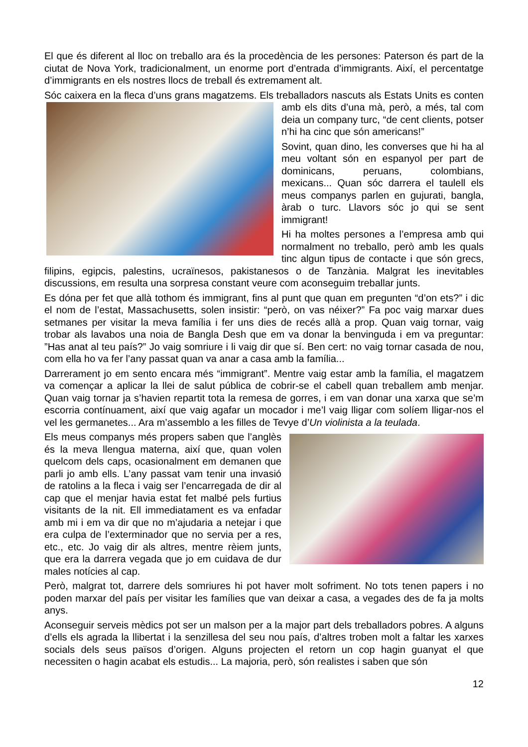El que és diferent al lloc on treballo ara és la procedència de les persones: Paterson és part de la ciutat de Nova York, tradicionalment, un enorme port d’entrada d’immigrants. Així, el percentatge d’immigrants en els nostres llocs de treball és extremament alt.
Sóc caixera en la fleca d’uns grans magatzems. Els treballadors nascuts als Estats Units es conten amb els dits d’una mà, però, a més, tal com deia un company turc, “de cent clients, potser n’hi ha cinc que són americans!”
Sovint, quan dino, les converses que hi ha al meu voltant són en espanyol per part de dominicans, peruans, colombians, mexicans... Quan sóc darrera el taulell els meus companys parlen en gujurati, bangla, àrab o turc. Llavors sóc jo qui se sent immigrant!
Hi ha moltes persones a l’empresa amb qui normalment no treballo, però amb les quals tinc algun tipus de contacte i que són grecs, filipins, egipcis, palestins, ucraïnesos, pakistanesos o de Tanzània. Malgrat les inevitables discussions, em resulta una sorpresa constant veure com aconseguim treballar junts.
Es dóna per fet que allà tothom és immigrant, fins al punt que quan em pregunten “d’on ets?” i dic el nom de l’estat, Massachusetts, solen insistir: “però, on vas néixer?” Fa poc vaig marxar dues setmanes per visitar la meva família i fer uns dies de recés allà a prop. Quan vaig tornar, vaig trobar als lavabos una noia de Bangla Desh que em va donar la benvinguda i em va preguntar: ”Has anat al teu país?” Jo vaig somriure i li vaig dir que sí. Ben cert: no vaig tornar casada de nou, com ella ho va fer l’any passat quan va anar a casa amb la família...
Darrerament jo em sento encara més “immigrant”. Mentre vaig estar amb la família, el magatzem va començar a aplicar la llei de salut pública de cobrir-se el cabell quan treballem amb menjar. Quan vaig tornar ja s’havien repartit tota la remesa de gorres, i em van donar una xarxa que se’m escorria contínuament, així que vaig agafar un mocador i me’l vaig lligar com solíem lligar-nos el vel les germanetes... Ara m’assemblo a les filles de Tevye d’Un violinista a la teulada.
Els meus companys més propers saben que l’anglès és la meva llengua materna, així que, quan volen quelcom dels caps, ocasionalment em demanen que parli jo amb ells. L’any passat vam tenir una invasió de ratolins a la fleca i vaig ser l’encarregada de dir al cap que el menjar havia estat fet malbé pels furtius visitants de la nit. Ell immediatament es va enfadar amb mi i em va dir que no m’ajudaria a netejar i que era culpa de l’exterminador que no servia per a res, etc., etc. Jo vaig dir als altres, mentre rèiem junts, que era la darrera vegada que jo em cuidava de dur males notícies al cap.
Però, malgrat tot, darrere dels somriures hi pot haver molt sofriment. No tots tenen papers i no poden marxar del país per visitar les famílies que van deixar a casa, a vegades des de fa ja molts anys.
Aconseguir serveis mèdics pot ser un malson per a la major part dels treballadors pobres. A alguns d’ells els agrada la llibertat i la senzillesa del seu nou país, d’altres troben molt a faltar les xarxes socials dels seus països d’origen. Alguns projecten el retorn un cop hagin guanyat el que necessiten o hagin acabat els estudis... La majoria, però, són realistes i saben que són
12